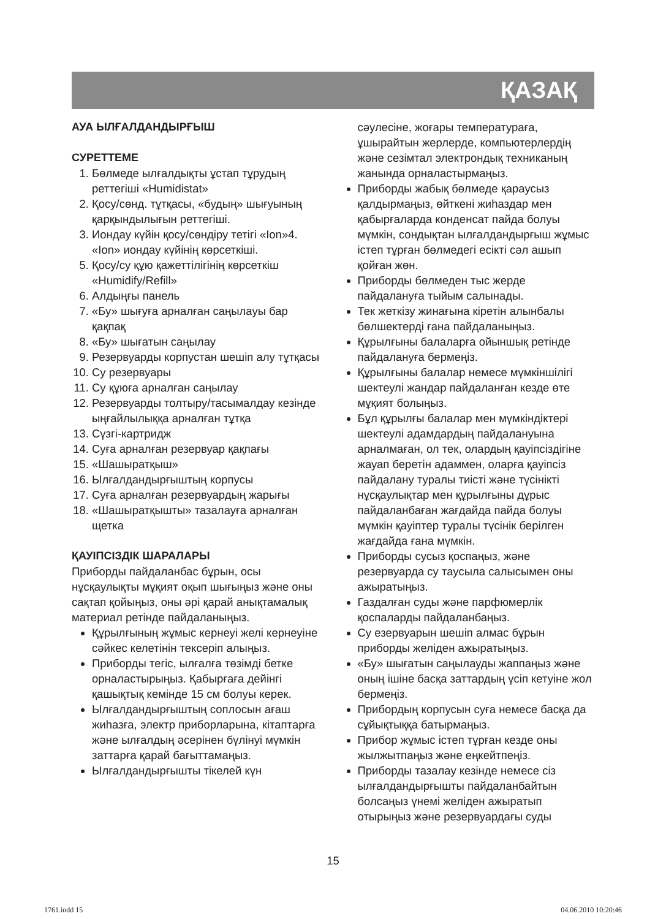ҚАЗАҚ
АУА ЫЛҒАЛДАНДЫРҒЫШ
СУРЕТТЕМЕ
1. Бөлмеде ылғалдықты ұстап тұрудың реттегіші «Humidistat»
2. Қосу/сөнд. тұтқасы, «будың» шығуының қарқындылығын реттегіші.
3. Иондау күйін қосу/сөндіру тетігі «Ion»4. «Ion» иондау күйінің көрсеткіші.
5. Қосу/су құю қажеттілігінің көрсеткіш «Humidify/Refill»
6. Алдыңғы панель
7. «Бу» шығуға арналған саңылауы бар қақпақ
8. «Бу» шығатын саңылау
9. Резервуарды корпустан шешіп алу тұтқасы
10. Су резервуары
11. Су құюға арналған саңылау
12. Резервуарды толтыру/тасымалдау кезінде ыңғайлылыққа арналған тұтқа
13. Сүзгі-картридж
14. Суға арналған резервуар қақпағы
15. «Шашыратқыш»
16. Ылғалдандырғыштың корпусы
17. Суға арналған резервуардың жарығы
18. «Шашыратқышты» тазалауға арналған щетка
ҚАУІПСІЗДІК ШАРАЛАРЫ
Приборды пайдаланбас бұрын, осы нұсқаулықты мұқият оқып шығыңыз және оны сақтап қойыңыз, оны әрі қарай анықтамалық материал ретінде пайдаланыңыз.
Құрылғының жұмыс кернеуі желі кернеуіне сәйкес келетінін тексеріп алыңыз.
Приборды тегіс, ылғалға төзімді бетке орналастырыңыз. Қабырғаға дейінгі қашықтық кемінде 15 см болуы керек.
Ылғалдандырғыштың соплосын ағаш жиһазға, электр приборларына, кітаптарға және ылғалдың әсерінен бүлінуі мүмкін заттарға қарай бағыттамаңыз.
Ылғалдандырғышты тікелей күн
сәулесіне, жоғары температураға, ұшырайтын жерлерде, компьютерлердің және сезімтал электрондық техниканың жанында орналастырмаңыз.
Приборды жабық бөлмеде қараусыз қалдырмаңыз, өйткені жиһаздар мен қабырғаларда конденсат пайда болуы мүмкін, сондықтан ылғалдандырғыш жұмыс істеп тұрған бөлмедегі есікті сәл ашып қойған жөн.
Приборды бөлмеден тыс жерде пайдалануға тыйым салынады.
Тек жеткізу жинағына кіретін алынбалы бөлшектерді ғана пайдаланыңыз.
Құрылғыны балаларға ойыншық ретінде пайдалануға бермеңіз.
Құрылғыны балалар немесе мүмкіншілігі шектеулі жандар пайдаланған кезде өте мұқият болыңыз.
Бұл құрылғы балалар мен мүмкіндіктері шектеулі адамдардың пайдалануына арналмаған, ол тек, олардың қауіпсіздігіне жауап беретін адаммен, оларға қауіпсіз пайдалану туралы тиісті және түсінікті нұсқаулықтар мен құрылғыны дұрыс пайдаланбаған жағдайда пайда болуы мүмкін қауіптер туралы түсінік берілген жағдайда ғана мүмкін.
Приборды сусыз қоспаңыз, және резервуарда су таусыла салысымен оны ажыратыңыз.
Газдалған суды және парфюмерлік қоспаларды пайдаланбаңыз.
Су езервуарын шешіп алмас бұрын приборды желіден ажыратыңыз.
«Бу» шығатын саңылауды жаппаңыз және оның ішіне басқа заттардың үсіп кетуіне жол бермеңіз.
Прибордың корпусын суға немесе басқа да сұйықтыққа батырмаңыз.
Прибор жұмыс істеп тұрған кезде оны жылжытпаңыз және еңкейтпеңіз.
Приборды тазалау кезінде немесе сіз ылғалдандырғышты пайдаланбайтын болсаңыз үнемі желіден ажыратып отырыңыз және резервуардағы суды
15
1761.indd 15 04.06.2010 10:20:46